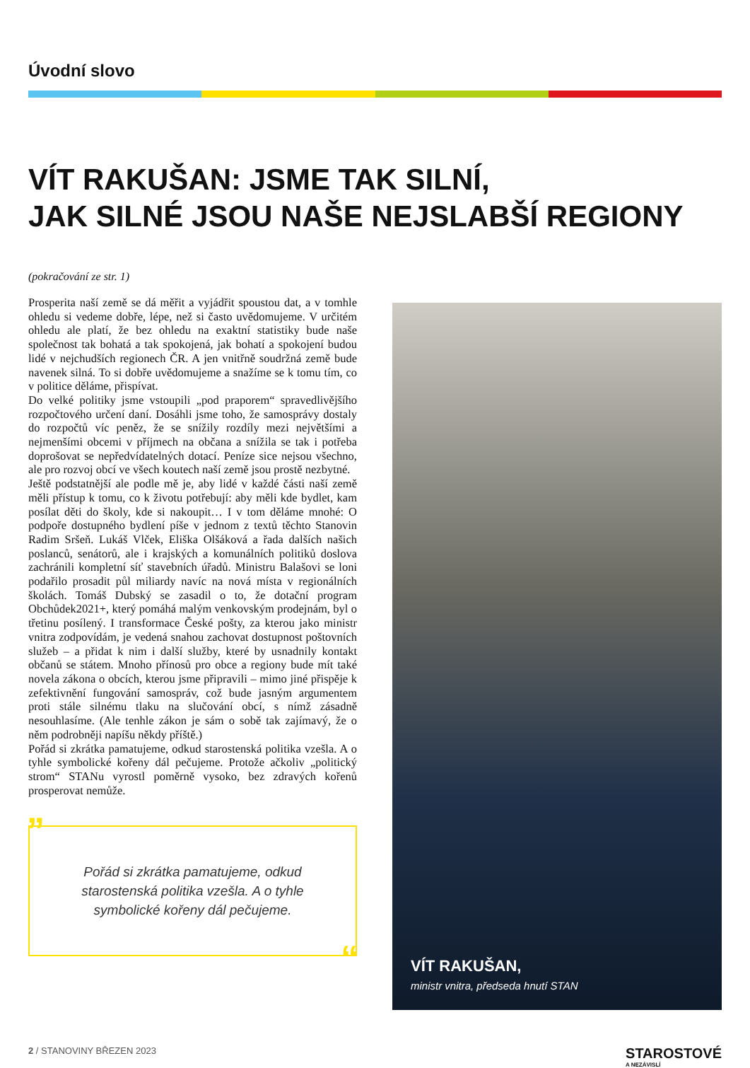Úvodní slovo
VÍT RAKUŠAN: JSME TAK SILNÍ,
JAK SILNÉ JSOU NAŠE NEJSLABŠÍ REGIONY
(pokračování ze str. 1)
Prosperita naší země se dá měřit a vyjádřit spoustou dat, a v tomhle ohledu si vedeme dobře, lépe, než si často uvědomujeme. V určitém ohledu ale platí, že bez ohledu na exaktní statistiky bude naše společnost tak bohatá a tak spokojená, jak bohatí a spokojení budou lidé v nejchudších regionech ČR. A jen vnitřně soudržná země bude navenek silná. To si dobře uvědomujeme a snažíme se k tomu tím, co v politice děláme, přispívat.
Do velké politiky jsme vstoupili „pod praporem“ spravedlivějšího rozpočtového určení daní. Dosáhli jsme toho, že samosprávy dostaly do rozpočtů víc peněz, že se snížily rozdíly mezi největšími a nejmenšími obcemi v příjmech na občana a snížila se tak i potřeba doprošovat se nepředvídatelných dotací. Peníze sice nejsou všechno, ale pro rozvoj obcí ve všech koutech naší země jsou prostě nezbytné.
Ještě podstatnější ale podle mě je, aby lidé v každé části naší země měli přístup k tomu, co k životu potřebují: aby měli kde bydlet, kam posílat děti do školy, kde si nakoupit… I v tom děláme mnohé: O podpoře dostupného bydlení píše v jednom z textů těchto Stanovin Radim Sršeň. Lukáš Vlček, Eliška Olšáková a řada dalších našich poslanců, senátorů, ale i krajských a komunálních politiků doslova zachránili kompletní síť stavebních úřadů. Ministru Balašovi se loni podařilo prosadit půl miliardy navíc na nová místa v regionálních školách. Tomáš Dubský se zasadil o to, že dotační program Obchůdek2021+, který pomáhá malým venkovským prodejnám, byl o třetinu posílený. I transformace České pošty, za kterou jako ministr vnitra zodpovídám, je vedená snahou zachovat dostupnost poštovních služeb – a přidat k nim i další služby, které by usnadnily kontakt občanů se státem. Mnoho přínosů pro obce a regiony bude mít také novela zákona o obcích, kterou jsme připravili – mimo jiné přispěje k zefektivnění fungování samospráv, což bude jasným argumentem proti stále silnému tlaku na slučování obcí, s nímž zásadně nesouhlasíme. (Ale tenhle zákon je sám o sobě tak zajímavý, že o něm podrobněji napíšu někdy příště.)
Pořád si zkrátka pamatujeme, odkud starostenská politika vzešla. A o tyhle symbolické kořeny dál pečujeme. Protože ačkoliv „politický strom“ STANu vyrostl poměrně vysoko, bez zdravých kořenů prosperovat nemůže.
”
Pořád si zkrátka pamatujeme, odkud starostenská politika vzešla. A o tyhle symbolické kořeny dál pečujeme.
“
VÍT RAKUŠAN,
ministr vnitra, předseda hnutí STAN
2 / STANOVINY BŘEZEN 2023
STAROSTOVÉ
A NEZÁVISLÍ